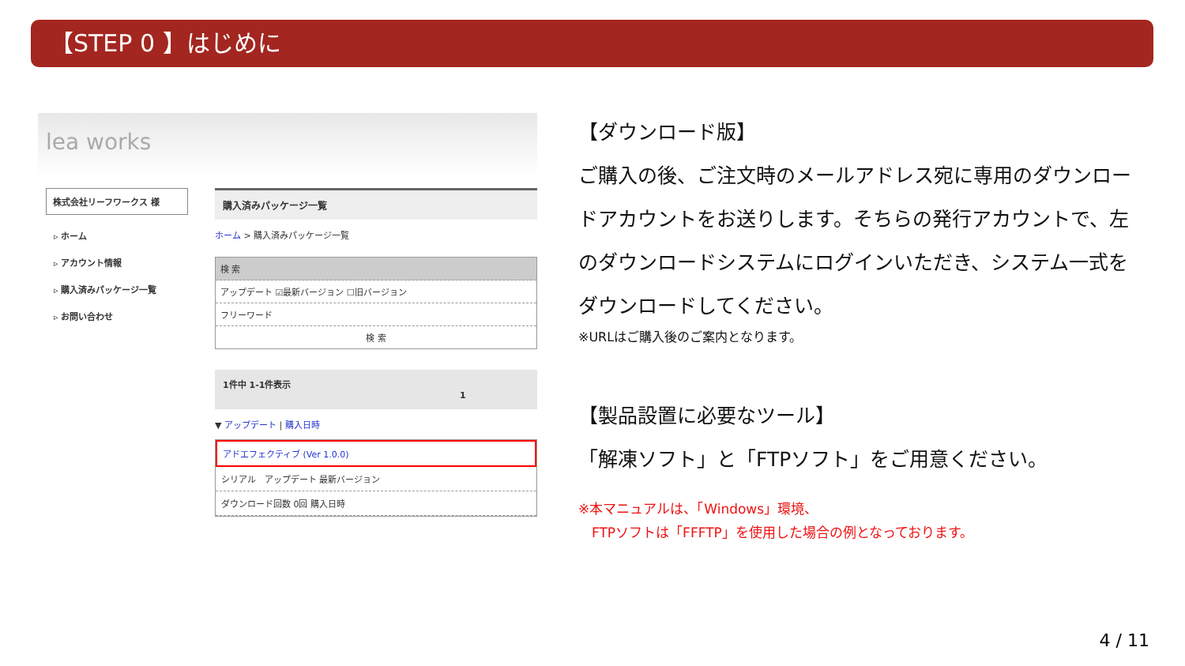【STEP 0 】はじめに
lea works
株式会社リーフワークス 様
▹ ホーム
▹ アカウント情報
▹ 購入済みパッケージ一覧
▹ お問い合わせ
購入済みパッケージ一覧
ホーム > 購入済みパッケージ一覧
検 索
アップデート ☑最新バージョン ☐旧バージョン
フリーワード
検 索
1件中 1-1件表示
1
▼ アップデート | 購入日時
アドエフェクティブ (Ver 1.0.0)
シリアル　アップデート 最新バージョン
ダウンロード回数 0回 購入日時
【ダウンロード版】
ご購入の後、ご注文時のメールアドレス宛に専用のダウンロードアカウントをお送りします。そちらの発行アカウントで、左のダウンロードシステムにログインいただき、システム一式をダウンロードしてください。
※URLはご購入後のご案内となります。
【製品設置に必要なツール】
「解凍ソフト」と「FTPソフト」をご用意ください。
※本マニュアルは、「Windows」環境、
　FTPソフトは「FFFTP」を使用した場合の例となっております。
4 / 11